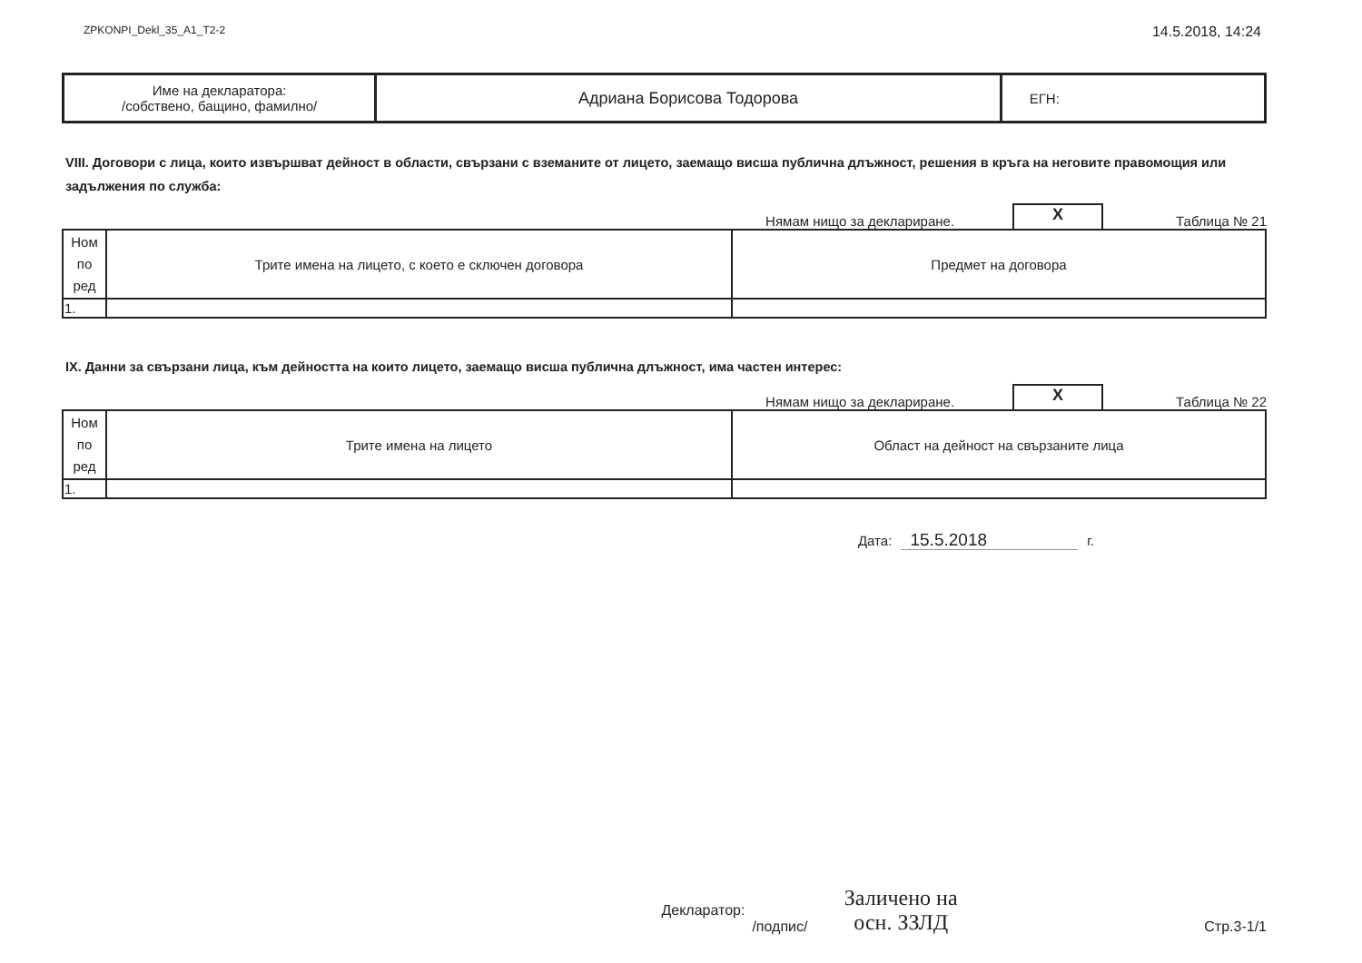ZPKONPI_Dekl_35_A1_T2-2
14.5.2018, 14:24
| Име на декларатора: /собствено, бащино, фамилно/ | Адриана Борисова Тодорова | ЕГН: |
VIII. Договори с лица, които извършват дейност в области, свързани с вземаните от лицето, заемащо висша публична длъжност, решения в кръга на неговите правомощия или задължения по служба:
Нямам нищо за деклариране.
X
Таблица № 21
| Ном по ред | Трите имена на лицето, с което е сключен договора | Предмет на договора |
| --- | --- | --- |
| 1. | | |
IX. Данни за свързани лица, към дейността на които лицето, заемащо висша публична длъжност, има частен интерес:
Нямам нищо за деклариране.
X
Таблица № 22
| Ном по ред | Трите имена на лицето | Област на дейност на свързаните лица |
| --- | --- | --- |
| 1. | | |
Дата: 15.5.2018 г.
Декларатор:
/подпис/
Заличено на
осн. ЗЗЛД
Стр.3-1/1